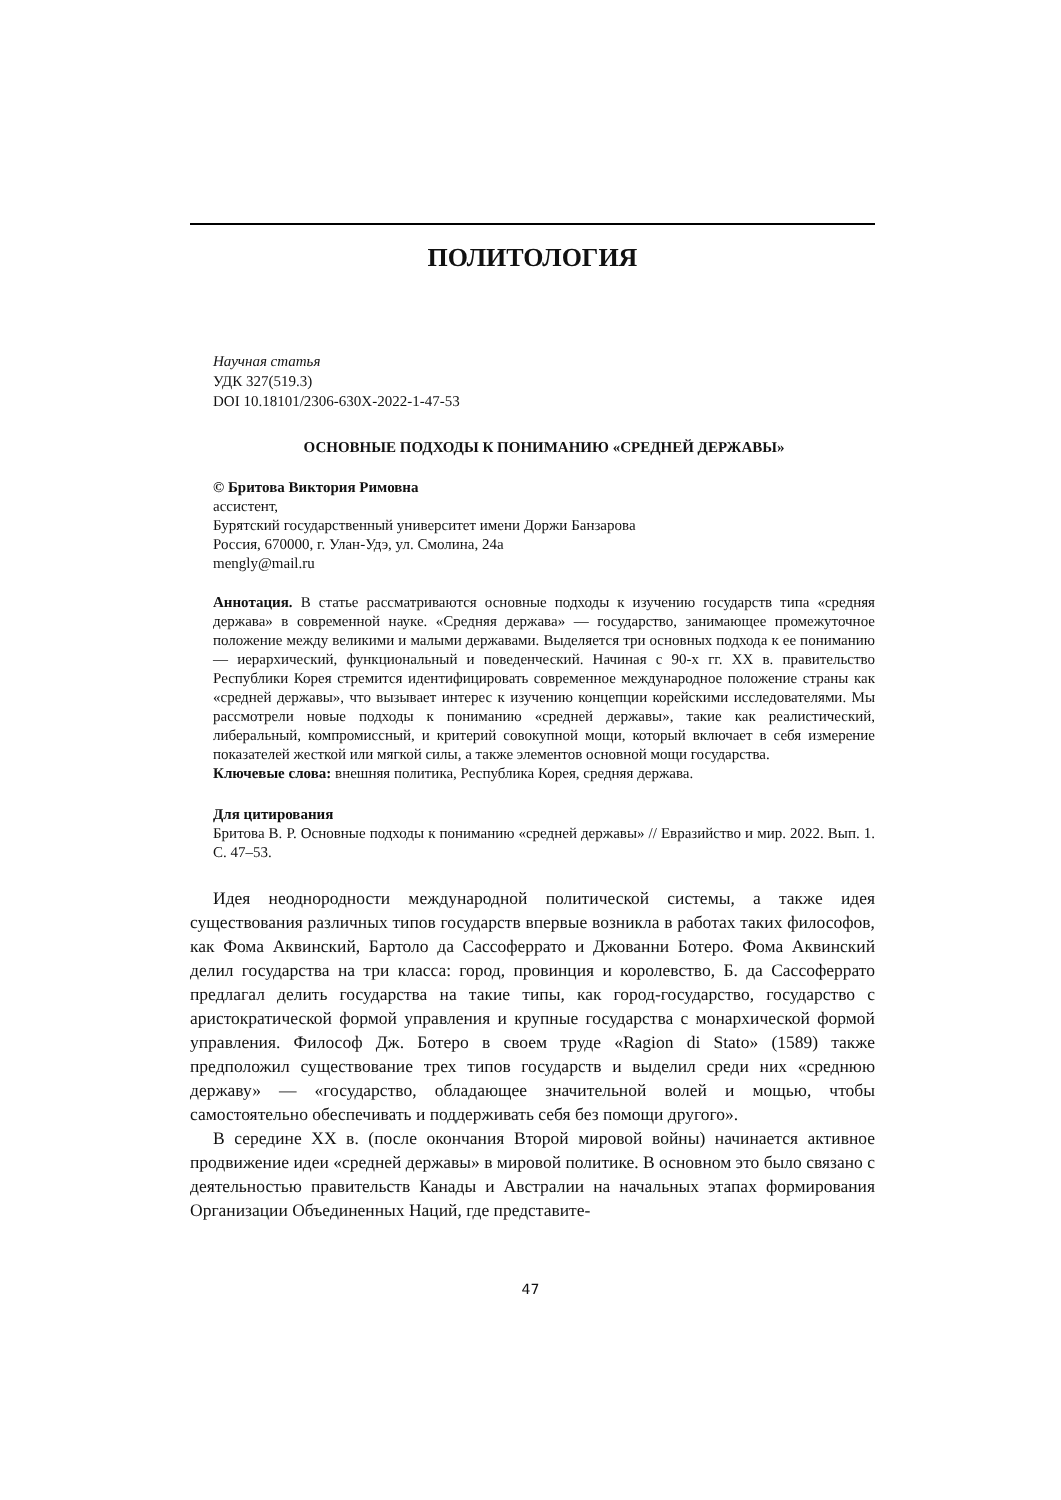ПОЛИТОЛОГИЯ
Научная статья
УДК 327(519.3)
DOI 10.18101/2306-630X-2022-1-47-53
ОСНОВНЫЕ ПОДХОДЫ К ПОНИМАНИЮ «СРЕДНЕЙ ДЕРЖАВЫ»
© Бритова Виктория Римовна
ассистент,
Бурятский государственный университет имени Доржи Банзарова
Россия, 670000, г. Улан-Удэ, ул. Смолина, 24а
mengly@mail.ru
Аннотация. В статье рассматриваются основные подходы к изучению государств типа «средняя держава» в современной науке. «Средняя держава» — государство, занимающее промежуточное положение между великими и малыми державами. Выделяется три основных подхода к ее пониманию — иерархический, функциональный и поведенческий. Начиная с 90-х гг. XX в. правительство Республики Корея стремится идентифицировать современное международное положение страны как «средней державы», что вызывает интерес к изучению концепции корейскими исследователями. Мы рассмотрели новые подходы к пониманию «средней державы», такие как реалистический, либеральный, компромиссный, и критерий совокупной мощи, который включает в себя измерение показателей жесткой или мягкой силы, а также элементов основной мощи государства.
Ключевые слова: внешняя политика, Республика Корея, средняя держава.
Для цитирования
Бритова В. Р. Основные подходы к пониманию «средней державы» // Евразийство и мир. 2022. Вып. 1. С. 47–53.
Идея неоднородности международной политической системы, а также идея существования различных типов государств впервые возникла в работах таких философов, как Фома Аквинский, Бартоло да Сассоферрато и Джованни Ботеро. Фома Аквинский делил государства на три класса: город, провинция и королевство, Б. да Сассоферрато предлагал делить государства на такие типы, как город-государство, государство с аристократической формой управления и крупные государства с монархической формой управления. Философ Дж. Ботеро в своем труде «Ragion di Stato» (1589) также предположил существование трех типов государств и выделил среди них «среднюю державу» — «государство, обладающее значительной волей и мощью, чтобы самостоятельно обеспечивать и поддерживать себя без помощи другого».
В середине XX в. (после окончания Второй мировой войны) начинается активное продвижение идеи «средней державы» в мировой политике. В основном это было связано с деятельностью правительств Канады и Австралии на начальных этапах формирования Организации Объединенных Наций, где представите-
47